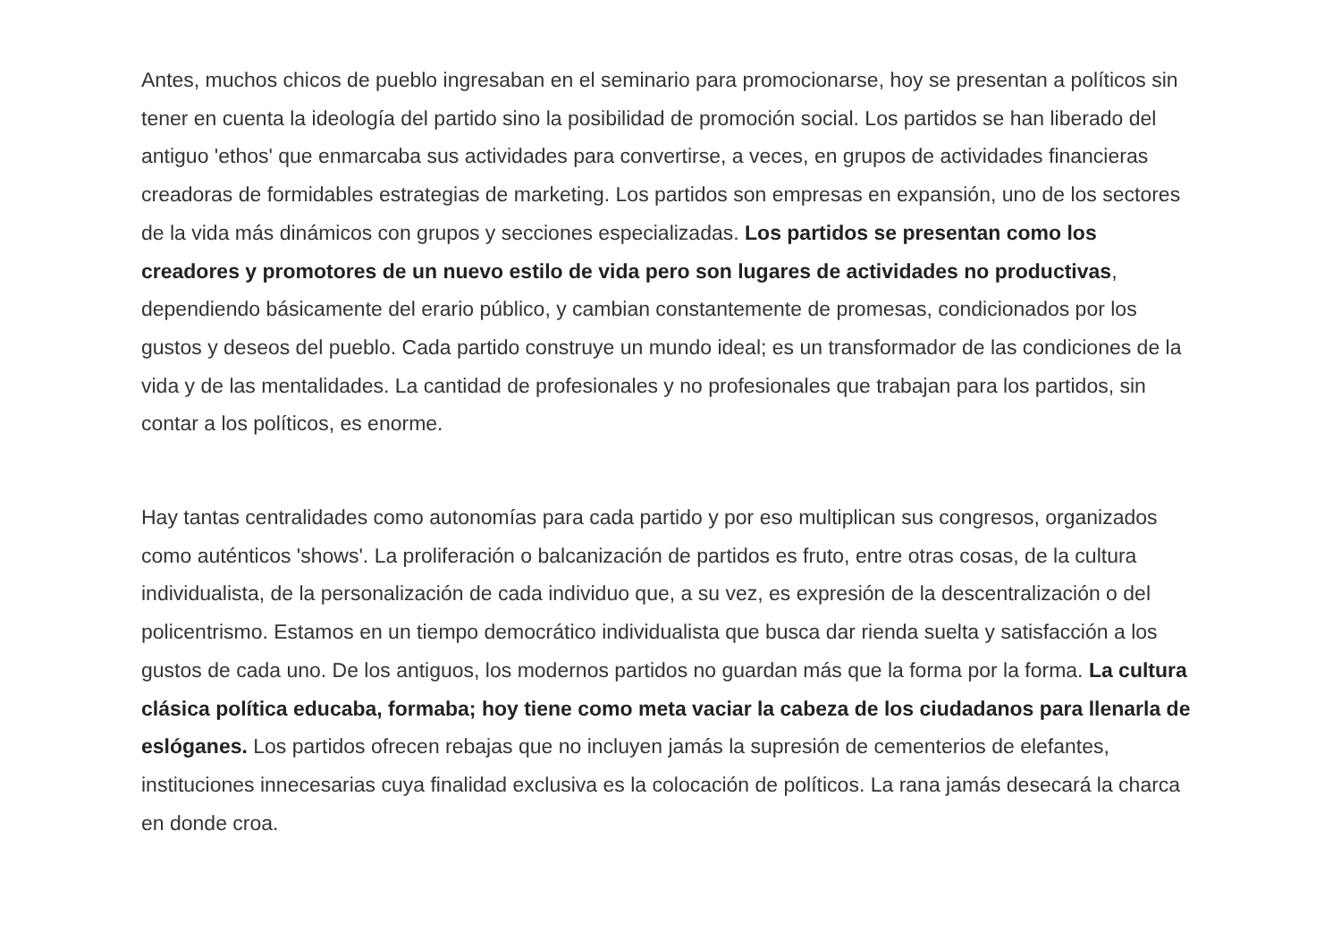Antes, muchos chicos de pueblo ingresaban en el seminario para promocionarse, hoy se presentan a políticos sin tener en cuenta la ideología del partido sino la posibilidad de promoción social. Los partidos se han liberado del antiguo 'ethos' que enmarcaba sus actividades para convertirse, a veces, en grupos de actividades financieras creadoras de formidables estrategias de marketing. Los partidos son empresas en expansión, uno de los sectores de la vida más dinámicos con grupos y secciones especializadas. Los partidos se presentan como los creadores y promotores de un nuevo estilo de vida pero son lugares de actividades no productivas, dependiendo básicamente del erario público, y cambian constantemente de promesas, condicionados por los gustos y deseos del pueblo. Cada partido construye un mundo ideal; es un transformador de las condiciones de la vida y de las mentalidades. La cantidad de profesionales y no profesionales que trabajan para los partidos, sin contar a los políticos, es enorme.
Hay tantas centralidades como autonomías para cada partido y por eso multiplican sus congresos, organizados como auténticos 'shows'. La proliferación o balcanización de partidos es fruto, entre otras cosas, de la cultura individualista, de la personalización de cada individuo que, a su vez, es expresión de la descentralización o del policentrismo. Estamos en un tiempo democrático individualista que busca dar rienda suelta y satisfacción a los gustos de cada uno. De los antiguos, los modernos partidos no guardan más que la forma por la forma. La cultura clásica política educaba, formaba; hoy tiene como meta vaciar la cabeza de los ciudadanos para llenarla de eslóganes. Los partidos ofrecen rebajas que no incluyen jamás la supresión de cementerios de elefantes, instituciones innecesarias cuya finalidad exclusiva es la colocación de políticos. La rana jamás desecará la charca en donde croa.